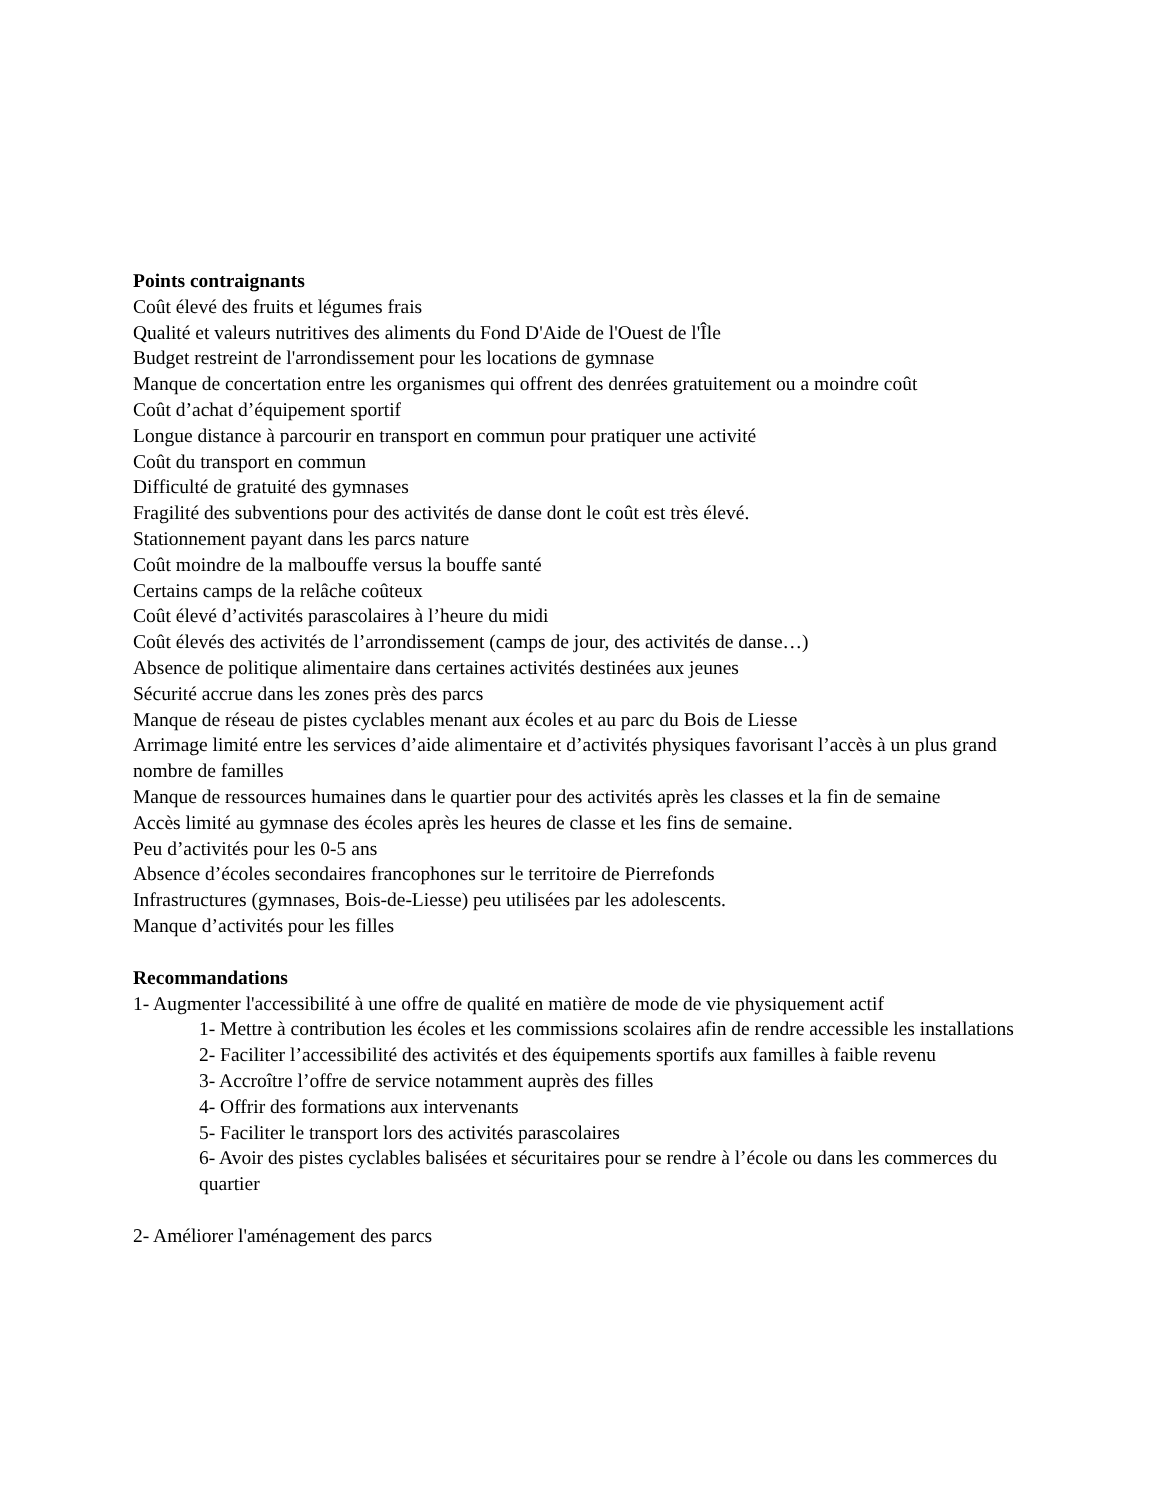Points contraignants
Coût élevé des fruits et légumes frais
Qualité et valeurs nutritives des aliments du Fond D'Aide de l'Ouest de l'Île
Budget restreint de l'arrondissement pour les locations de gymnase
Manque de concertation entre les organismes qui offrent des denrées gratuitement ou a moindre coût
Coût d’achat d’équipement sportif
Longue distance à parcourir en transport en commun pour pratiquer une activité
Coût du transport en commun
Difficulté de gratuité des gymnases
Fragilité des subventions pour des activités de danse dont le coût est très élevé.
Stationnement payant dans les parcs nature
Coût moindre de la malbouffe versus la bouffe santé
Certains camps de la relâche coûteux
Coût élevé d’activités parascolaires à l’heure du midi
Coût élevés des activités de l’arrondissement (camps de jour, des activités de danse…)
Absence de politique alimentaire dans certaines activités destinées aux jeunes
Sécurité accrue dans les zones près des parcs
Manque de réseau de pistes cyclables menant aux écoles et au parc du Bois de Liesse
Arrimage limité entre les services d’aide alimentaire et d’activités physiques favorisant l’accès à un plus grand nombre de familles
Manque de ressources humaines dans le quartier pour des activités après les classes et la fin de semaine
Accès limité au gymnase des écoles après les heures de classe et les fins de semaine.
Peu d’activités pour les 0-5 ans
Absence d’écoles secondaires francophones sur le territoire de Pierrefonds
Infrastructures (gymnases, Bois-de-Liesse) peu utilisées par les adolescents.
Manque d’activités pour les filles
Recommandations
1- Augmenter l'accessibilité à une offre de qualité en matière de mode de vie physiquement actif
1- Mettre à contribution les écoles et les commissions scolaires afin de rendre accessible les installations
2- Faciliter l’accessibilité des activités et des équipements sportifs aux familles à faible revenu
3- Accroître l’offre de service notamment auprès des filles
4- Offrir des formations aux intervenants
5- Faciliter le transport lors des activités parascolaires
6- Avoir des pistes cyclables balisées et sécuritaires pour se rendre à l’école ou dans les commerces du quartier
2- Améliorer l'aménagement des parcs